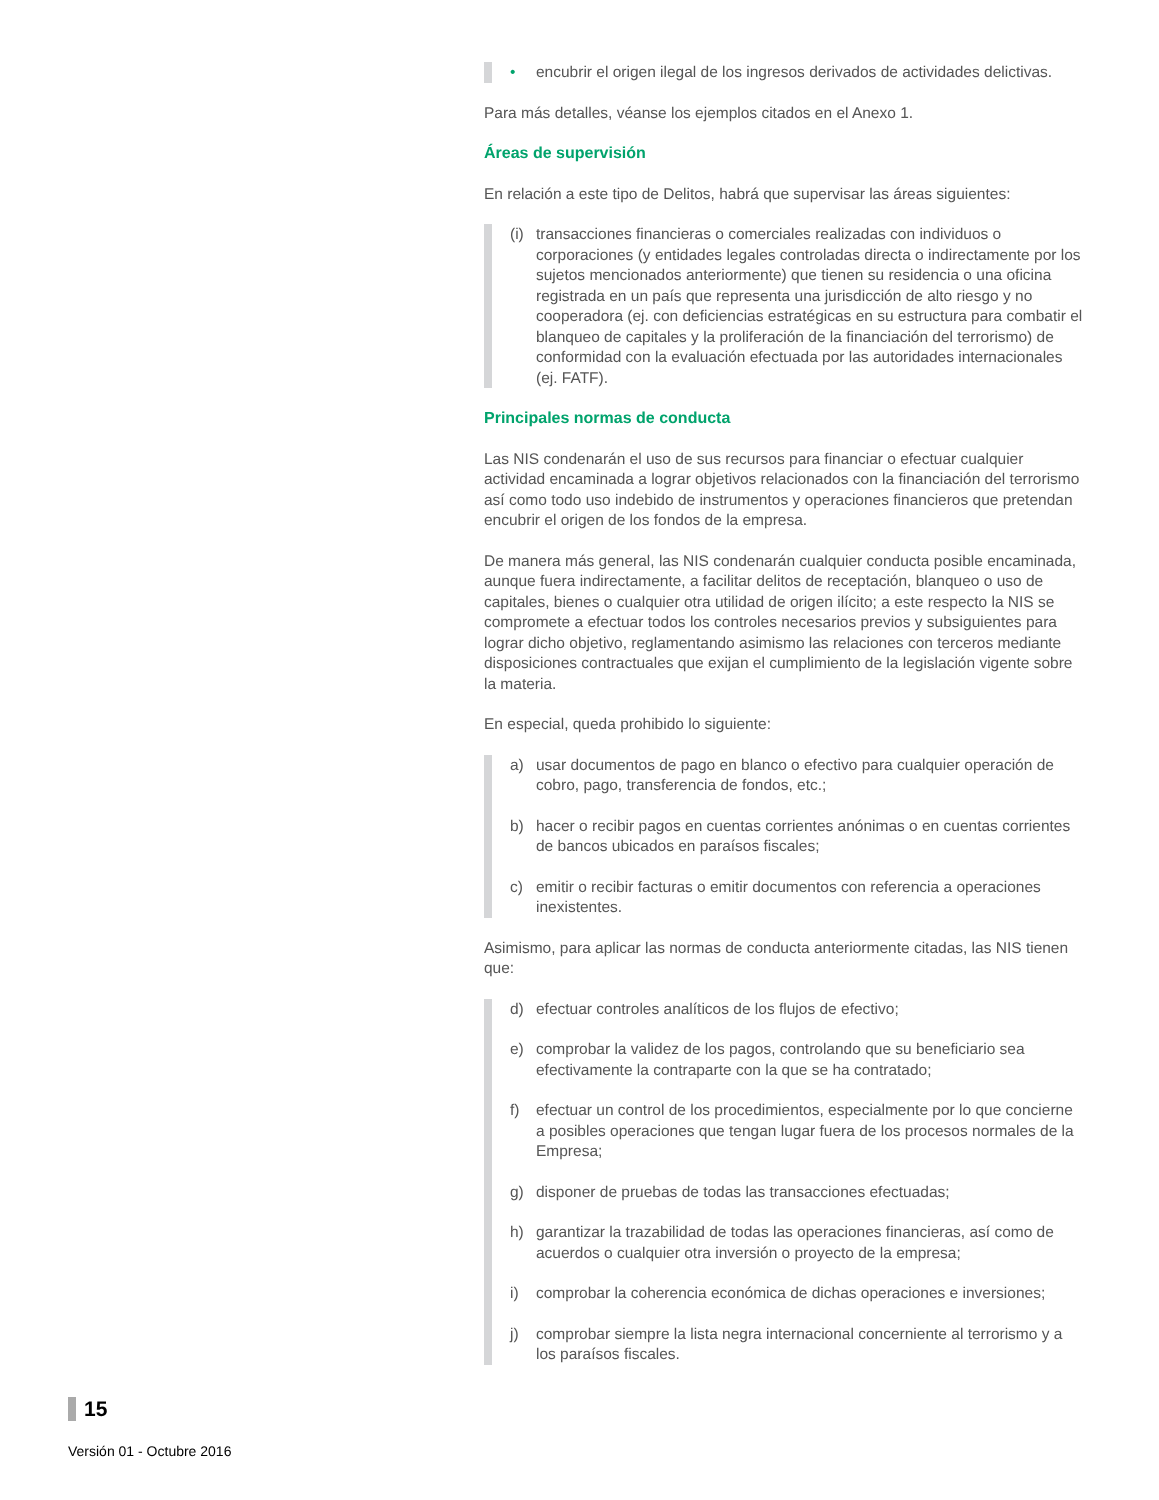• encubrir el origen ilegal de los ingresos derivados de actividades delictivas.
Para más detalles, véanse los ejemplos citados en el Anexo 1.
Áreas de supervisión
En relación a este tipo de Delitos, habrá que supervisar las áreas siguientes:
(i) transacciones financieras o comerciales realizadas con individuos o corporaciones (y entidades legales controladas directa o indirectamente por los sujetos mencionados anteriormente) que tienen su residencia o una oficina registrada en un país que representa una jurisdicción de alto riesgo y no cooperadora (ej. con deficiencias estratégicas en su estructura para combatir el blanqueo de capitales y la proliferación de la financiación del terrorismo) de conformidad con la evaluación efectuada por las autoridades internacionales (ej. FATF).
Principales normas de conducta
Las NIS condenarán el uso de sus recursos para financiar o efectuar cualquier actividad encaminada a lograr objetivos relacionados con la financiación del terrorismo así como todo uso indebido de instrumentos y operaciones financieros que pretendan encubrir el origen de los fondos de la empresa.
De manera más general, las NIS condenarán cualquier conducta posible encaminada, aunque fuera indirectamente, a facilitar delitos de receptación, blanqueo o uso de capitales, bienes o cualquier otra utilidad de origen ilícito; a este respecto la NIS se compromete a efectuar todos los controles necesarios previos y subsiguientes para lograr dicho objetivo, reglamentando asimismo las relaciones con terceros mediante disposiciones contractuales que exijan el cumplimiento de la legislación vigente sobre la materia.
En especial, queda prohibido lo siguiente:
a) usar documentos de pago en blanco o efectivo para cualquier operación de cobro, pago, transferencia de fondos, etc.;
b) hacer o recibir pagos en cuentas corrientes anónimas o en cuentas corrientes de bancos ubicados en paraísos fiscales;
c) emitir o recibir facturas o emitir documentos con referencia a operaciones inexistentes.
Asimismo, para aplicar las normas de conducta anteriormente citadas, las NIS tienen que:
d) efectuar controles analíticos de los flujos de efectivo;
e) comprobar la validez de los pagos, controlando que su beneficiario sea efectivamente la contraparte con la que se ha contratado;
f) efectuar un control de los procedimientos, especialmente por lo que concierne a posibles operaciones que tengan lugar fuera de los procesos normales de la Empresa;
g) disponer de pruebas de todas las transacciones efectuadas;
h) garantizar la trazabilidad de todas las operaciones financieras, así como de acuerdos o cualquier otra inversión o proyecto de la empresa;
i) comprobar la coherencia económica de dichas operaciones e inversiones;
j) comprobar siempre la lista negra internacional concerniente al terrorismo y a los paraísos fiscales.
15
Versión 01 - Octubre 2016